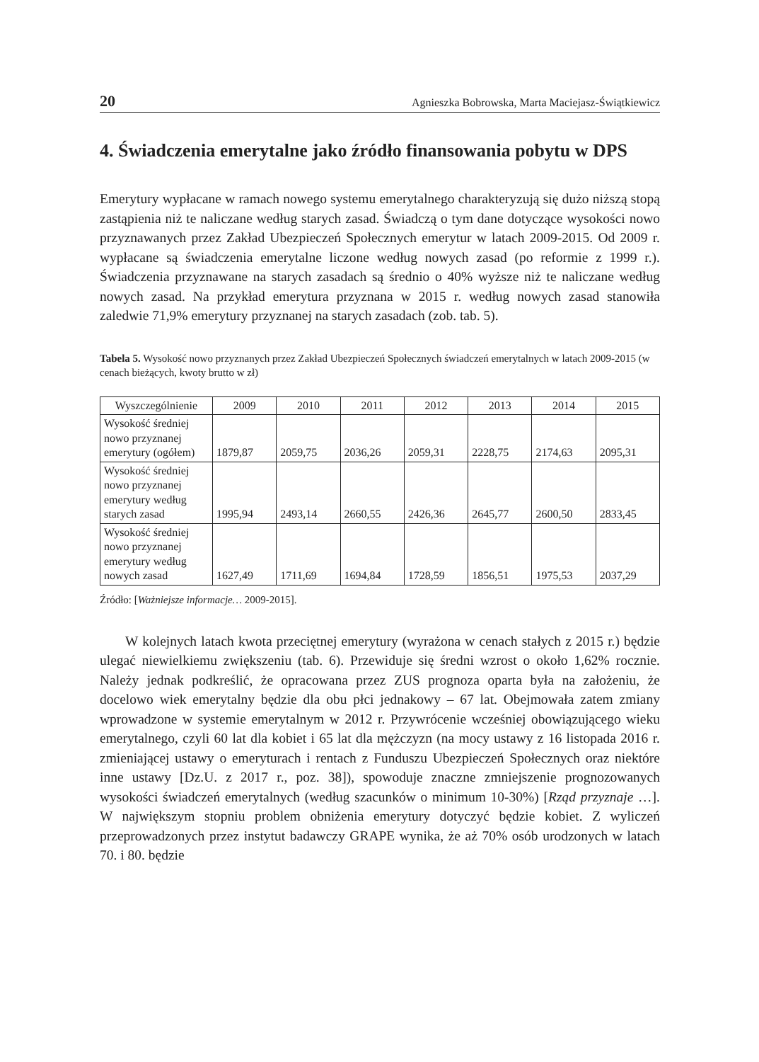20 Agnieszka Bobrowska, Marta Maciejasz-Świątkiewicz
4. Świadczenia emerytalne jako źródło finansowania pobytu w DPS
Emerytury wypłacane w ramach nowego systemu emerytalnego charakteryzują się dużo niższą stopą zastąpienia niż te naliczane według starych zasad. Świadczą o tym dane dotyczące wysokości nowo przyznawanych przez Zakład Ubezpieczeń Społecznych emerytur w latach 2009-2015. Od 2009 r. wypłacane są świadczenia emerytalne liczone według nowych zasad (po reformie z 1999 r.). Świadczenia przyznawane na starych zasadach są średnio o 40% wyższe niż te naliczane według nowych zasad. Na przykład emerytura przyznana w 2015 r. według nowych zasad stanowiła zaledwie 71,9% emerytury przyznanej na starych zasadach (zob. tab. 5).
Tabela 5. Wysokość nowo przyznanych przez Zakład Ubezpieczeń Społecznych świadczeń emerytalnych w latach 2009-2015 (w cenach bieżących, kwoty brutto w zł)
| Wyszczególnienie | 2009 | 2010 | 2011 | 2012 | 2013 | 2014 | 2015 |
| --- | --- | --- | --- | --- | --- | --- | --- |
| Wysokość średniej nowo przyznanej emerytury (ogółem) | 1879,87 | 2059,75 | 2036,26 | 2059,31 | 2228,75 | 2174,63 | 2095,31 |
| Wysokość średniej nowo przyznanej emerytury według starych zasad | 1995,94 | 2493,14 | 2660,55 | 2426,36 | 2645,77 | 2600,50 | 2833,45 |
| Wysokość średniej nowo przyznanej emerytury według nowych zasad | 1627,49 | 1711,69 | 1694,84 | 1728,59 | 1856,51 | 1975,53 | 2037,29 |
Źródło: [Ważniejsze informacje… 2009-2015].
W kolejnych latach kwota przeciętnej emerytury (wyrażona w cenach stałych z 2015 r.) będzie ulegać niewielkiemu zwiększeniu (tab. 6). Przewiduje się średni wzrost o około 1,62% rocznie. Należy jednak podkreślić, że opracowana przez ZUS prognoza oparta była na założeniu, że docelowo wiek emerytalny będzie dla obu płci jednakowy – 67 lat. Obejmowała zatem zmiany wprowadzone w systemie emerytalnym w 2012 r. Przywrócenie wcześniej obowiązującego wieku emerytalnego, czyli 60 lat dla kobiet i 65 lat dla mężczyzn (na mocy ustawy z 16 listopada 2016 r. zmieniającej ustawy o emeryturach i rentach z Funduszu Ubezpieczeń Społecznych oraz niektóre inne ustawy [Dz.U. z 2017 r., poz. 38]), spowoduje znaczne zmniejszenie prognozowanych wysokości świadczeń emerytalnych (według szacunków o minimum 10-30%) [Rząd przyznaje …]. W największym stopniu problem obniżenia emerytury dotyczyć będzie kobiet. Z wyliczeń przeprowadzonych przez instytut badawczy GRAPE wynika, że aż 70% osób urodzonych w latach 70. i 80. będzie